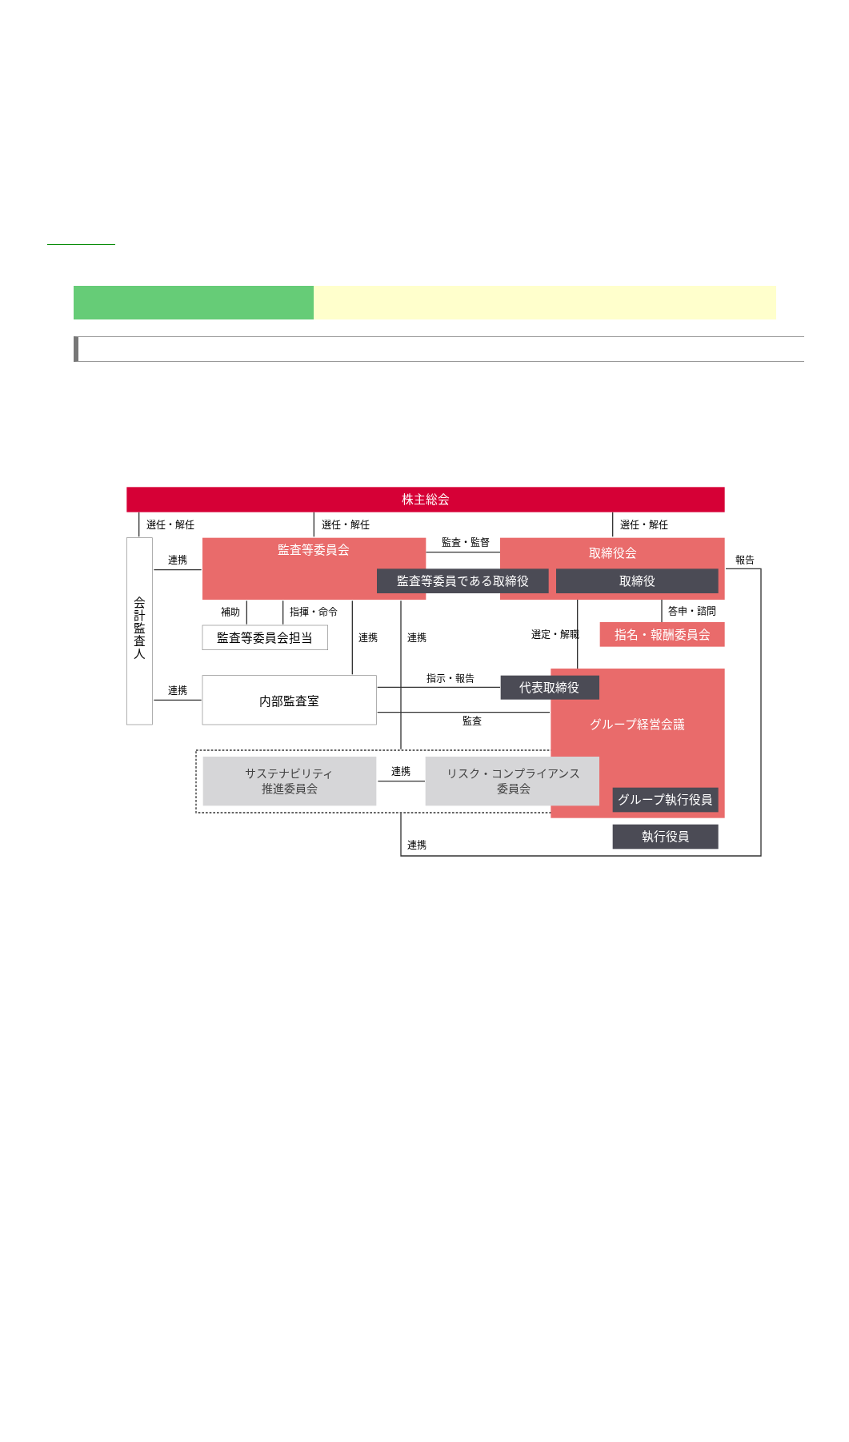株主総会
選任・解任
選任・解任
選任・解任
会 計 監 査 人
連携
監査等委員会
監査・監督
取締役会
報告
監査等委員である取締役
取締役
補助
指揮・命令
答申・諮問
監査等委員会担当
連携
連携
選定・解職
指名・報酬委員会
指示・報告
連携
内部監査室
代表取締役
監査
グループ経営会議
サステナビリティ 推進委員会
連携
リスク・コンプライアンス 委員会
グループ執行役員
執行役員
連携